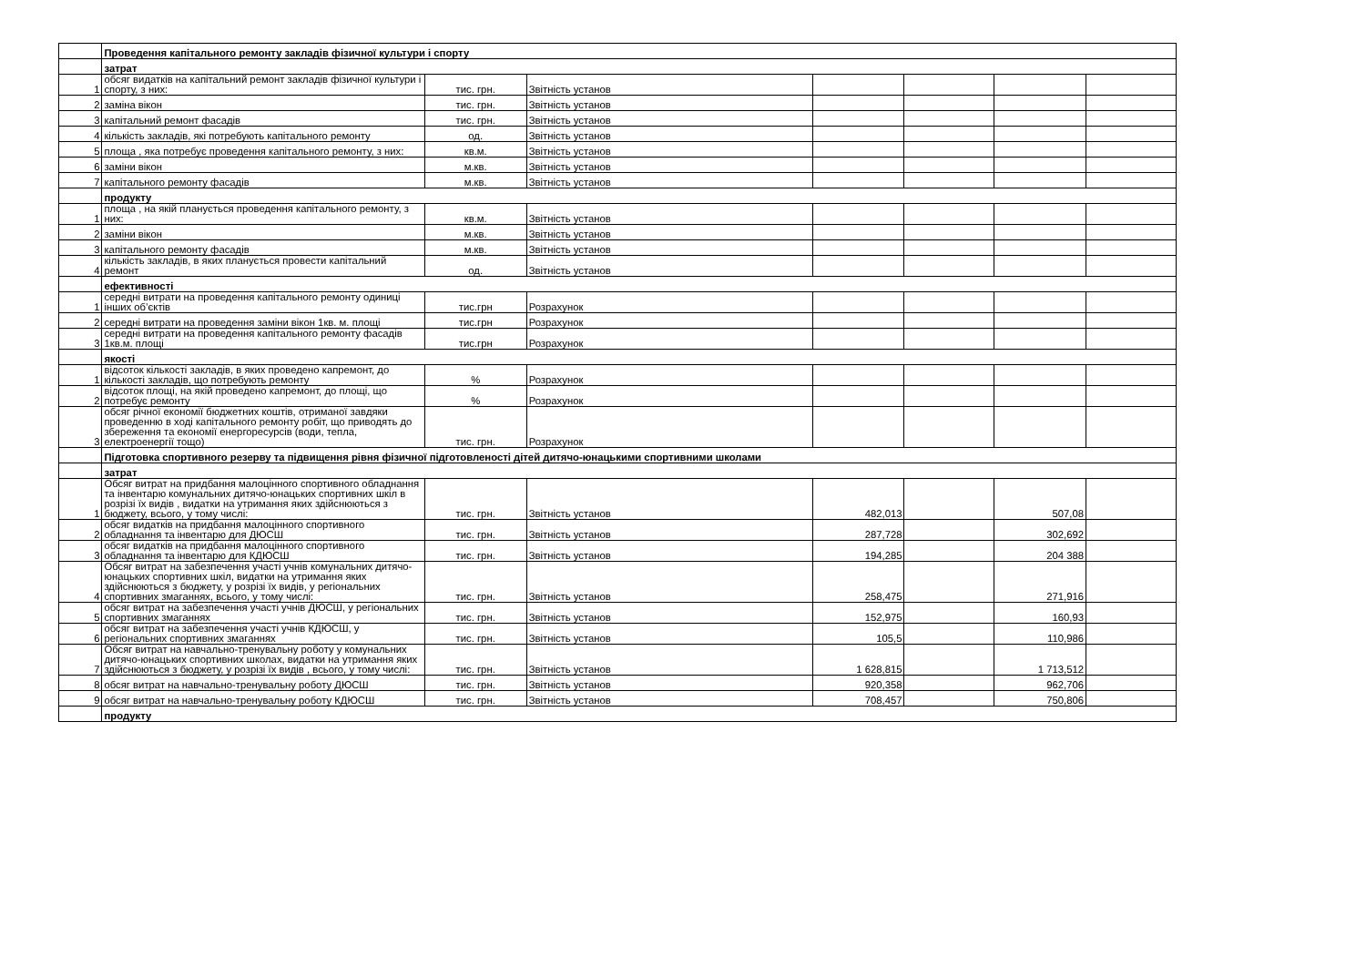| | Проведення капітального ремонту закладів фізичної культури і спорту | | | | | | |
| | затрат | | | | | | |
| 1 | обсяг видатків на капітальний ремонт закладів фізичної культури і спорту, з них: | тис. грн. | Звітність установ | | | | |
| 2 | заміна вікон | тис. грн. | Звітність установ | | | | |
| 3 | капітальний ремонт фасадів | тис. грн. | Звітність установ | | | | |
| 4 | кількість закладів, які потребують капітального ремонту | од. | Звітність установ | | | | |
| 5 | площа , яка потребує проведення капітального ремонту, з них: | кв.м. | Звітність установ | | | | |
| 6 | заміни вікон | м.кв. | Звітність установ | | | | |
| 7 | капітального ремонту фасадів | м.кв. | Звітність установ | | | | |
| | продукту | | | | | | |
| 1 | площа , на якій планується проведення капітального ремонту, з них: | кв.м. | Звітність установ | | | | |
| 2 | заміни вікон | м.кв. | Звітність установ | | | | |
| 3 | капітального ремонту фасадів | м.кв. | Звітність установ | | | | |
| 4 | кількість закладів, в яких планується провести капітальний ремонт | од. | Звітність установ | | | | |
| | ефективності | | | | | | |
| 1 | середні витрати на проведення капітального ремонту одиниці інших об’єктів | тис.грн | Розрахунок | | | | |
| 2 | середні витрати на проведення заміни вікон 1кв. м. площі | тис.грн | Розрахунок | | | | |
| 3 | середні витрати на проведення капітального ремонту фасадів 1кв.м. площі | тис.грн | Розрахунок | | | | |
| | якості | | | | | | |
| 1 | відсоток кількості закладів, в яких проведено капремонт, до кількості закладів, що потребують ремонту | % | Розрахунок | | | | |
| 2 | відсоток площі, на якій проведено капремонт, до площі, що потребує ремонту | % | Розрахунок | | | | |
| 3 | обсяг річної економії бюджетних коштів, отриманої завдяки проведенню в ході капітального ремонту робіт, що приводять до збереження та економії енергоресурсів (води, тепла, електроенергії тощо) | тис. грн. | Розрахунок | | | | |
| | Підготовка спортивного резерву та підвищення рівня фізичної підготовленості дітей дитячо-юнацькими спортивними школами | | | | | | |
| | затрат | | | | | | |
| 1 | Обсяг витрат на придбання малоцінного спортивного обладнання та інвентарю комунальних дитячо-юнацьких спортивних шкіл в розрізі їх видів , видатки на утримання яких здійснюються з бюджету, всього, у тому числі: | тис. грн. | Звітність установ | 482,013 | | 507,08 | |
| 2 | обсяг видатків на придбання малоцінного спортивного обладнання та інвентарю для ДЮСШ | тис. грн. | Звітність установ | 287,728 | | 302,692 | |
| 3 | обсяг видатків на придбання малоцінного спортивного обладнання та інвентарю для КДЮСШ | тис. грн. | Звітність установ | 194,285 | | 204 388 | |
| 4 | Обсяг витрат на забезпечення участі учнів комунальних дитячо-юнацьких спортивних шкіл, видатки на утримання яких здійснюються з бюджету, у розрізі їх видів, у регіональних спортивних змаганнях, всього, у тому числі: | тис. грн. | Звітність установ | 258,475 | | 271,916 | |
| 5 | обсяг витрат на забезпечення участі учнів ДЮСШ, у регіональних спортивних змаганнях | тис. грн. | Звітність установ | 152,975 | | 160,93 | |
| 6 | обсяг витрат на забезпечення участі учнів КДЮСШ, у регіональних спортивних змаганнях | тис. грн. | Звітність установ | 105,5 | | 110,986 | |
| 7 | Обсяг витрат на навчально-тренувальну роботу у комунальних дитячо-юнацьких спортивних школах, видатки на утримання яких здійснюються з бюджету, у розрізі їх видів , всього, у тому числі: | тис. грн. | Звітність установ | 1 628,815 | | 1 713,512 | |
| 8 | обсяг витрат на навчально-тренувальну роботу ДЮСШ | тис. грн. | Звітність установ | 920,358 | | 962,706 | |
| 9 | обсяг витрат на навчально-тренувальну роботу КДЮСШ | тис. грн. | Звітність установ | 708,457 | | 750,806 | |
| | продукту | | | | | | |